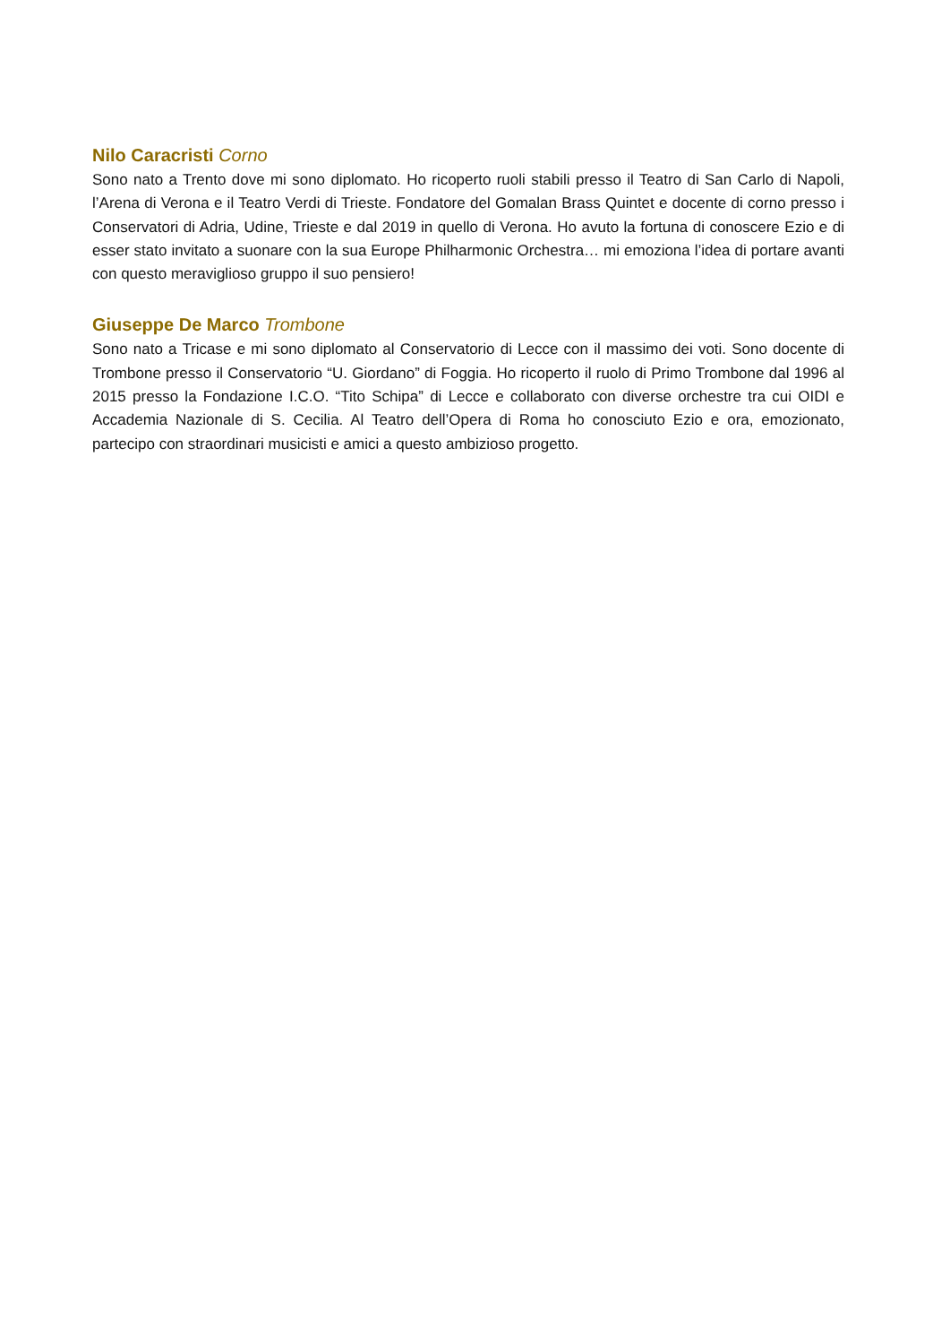Nilo Caracristi Corno
Sono nato a Trento dove mi sono diplomato. Ho ricoperto ruoli stabili presso il Teatro di San Carlo di Napoli, l’Arena di Verona e il Teatro Verdi di Trieste. Fondatore del Gomalan Brass Quintet e docente di corno presso i Conservatori di Adria, Udine, Trieste e dal 2019 in quello di Verona. Ho avuto la fortuna di conoscere Ezio e di esser stato invitato a suonare con la sua Europe Philharmonic Orchestra… mi emoziona l’idea di portare avanti con questo meraviglioso gruppo il suo pensiero!
Giuseppe De Marco Trombone
Sono nato a Tricase e mi sono diplomato al Conservatorio di Lecce con il massimo dei voti. Sono docente di Trombone presso il Conservatorio “U. Giordano” di Foggia. Ho ricoperto il ruolo di Primo Trombone dal 1996 al 2015 presso la Fondazione I.C.O. “Tito Schipa” di Lecce e collaborato con diverse orchestre tra cui OIDI e Accademia Nazionale di S. Cecilia. Al Teatro dell’Opera di Roma ho conosciuto Ezio e ora, emozionato, partecipo con straordinari musicisti e amici a questo ambizioso progetto.